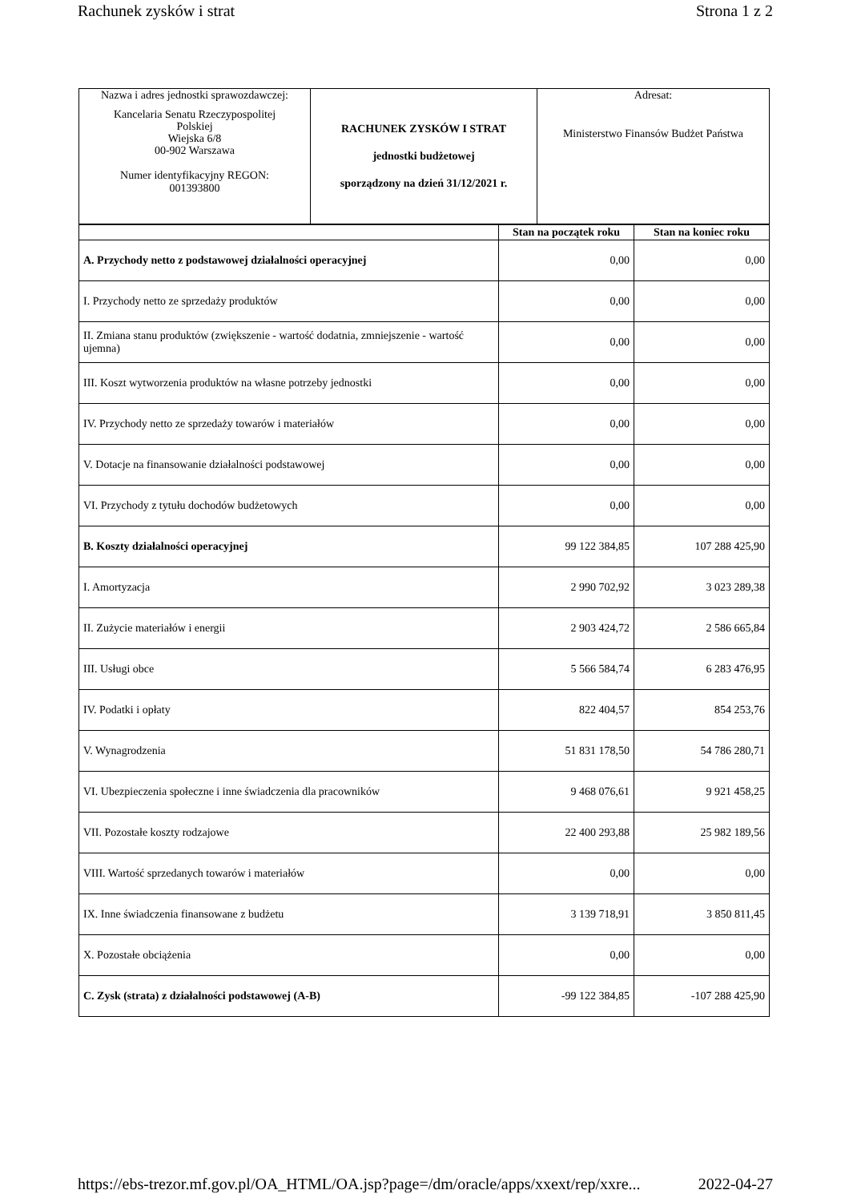Rachunek zysków i strat Strona 1 z 2
| Nazwa i adres jednostki sprawozdawczej: Kancelaria Senatu Rzeczypospolitej Polskiej Wiejska 6/8 00-902 Warszawa Numer identyfikacyjny REGON: 001393800 | RACHUNEK ZYSKÓW I STRAT jednostki budżetowej sporządzony na dzień 31/12/2021 r. | Adresat: Ministerstwo Finansów Budżet Państwa |
| | Stan na początek roku | Stan na koniec roku |
| --- | --- | --- |
| A. Przychody netto z podstawowej działalności operacyjnej | 0,00 | 0,00 |
| I. Przychody netto ze sprzedaży produktów | 0,00 | 0,00 |
| II. Zmiana stanu produktów (zwiększenie - wartość dodatnia, zmniejszenie - wartość ujemna) | 0,00 | 0,00 |
| III. Koszt wytworzenia produktów na własne potrzeby jednostki | 0,00 | 0,00 |
| IV. Przychody netto ze sprzedaży towarów i materiałów | 0,00 | 0,00 |
| V. Dotacje na finansowanie działalności podstawowej | 0,00 | 0,00 |
| VI. Przychody z tytułu dochodów budżetowych | 0,00 | 0,00 |
| B. Koszty działalności operacyjnej | 99 122 384,85 | 107 288 425,90 |
| I. Amortyzacja | 2 990 702,92 | 3 023 289,38 |
| II. Zużycie materiałów i energii | 2 903 424,72 | 2 586 665,84 |
| III. Usługi obce | 5 566 584,74 | 6 283 476,95 |
| IV. Podatki i opłaty | 822 404,57 | 854 253,76 |
| V. Wynagrodzenia | 51 831 178,50 | 54 786 280,71 |
| VI. Ubezpieczenia społeczne i inne świadczenia dla pracowników | 9 468 076,61 | 9 921 458,25 |
| VII. Pozostałe koszty rodzajowe | 22 400 293,88 | 25 982 189,56 |
| VIII. Wartość sprzedanych towarów i materiałów | 0,00 | 0,00 |
| IX. Inne świadczenia finansowane z budżetu | 3 139 718,91 | 3 850 811,45 |
| X. Pozostałe obciążenia | 0,00 | 0,00 |
| C. Zysk (strata) z działalności podstawowej (A-B) | -99 122 384,85 | -107 288 425,90 |
https://ebs-trezor.mf.gov.pl/OA_HTML/OA.jsp?page=/dm/oracle/apps/xxext/rep/xxre... 2022-04-27